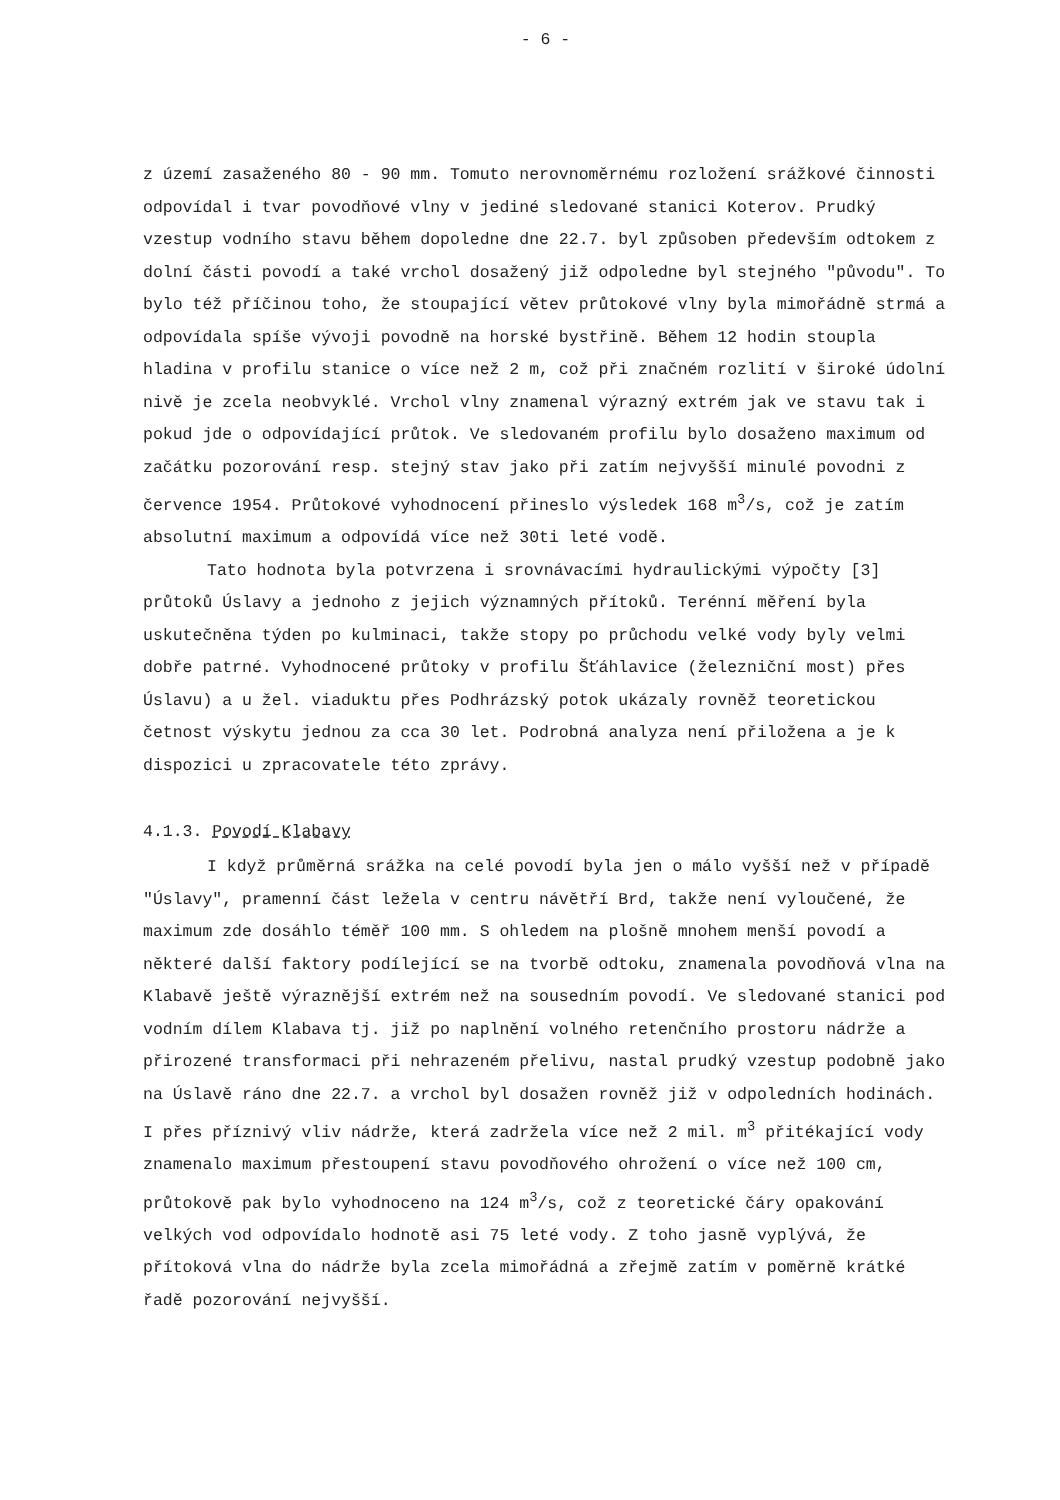- 6 -
z území zasaženého 80 - 90 mm. Tomuto nerovnoměrnému rozložení srážkové činnosti odpovídal i tvar povodňové vlny v jediné sledované stanici Koterov. Prudký vzestup vodního stavu během dopoledne dne 22.7. byl způsoben především odtokem z dolní části povodí a také vrchol dosažený již odpoledne byl stejného "původu". To bylo též příčinou toho, že stoupající větev průtokové vlny byla mimořádně strmá a odpovídala spíše vývoji povodně na horské bystřině. Během 12 hodin stoupla hladina v profilu stanice o více než 2 m, což při značném rozlití v široké údolní nivě je zcela neobvyklé. Vrchol vlny znamenal výrazný extrém jak ve stavu tak i pokud jde o odpovídající průtok. Ve sledovaném profilu bylo dosaženo maximum od začátku pozorování resp. stejný stav jako při zatím nejvyšší minulé povodni z července 1954. Průtokové vyhodnocení přineslo výsledek 168 m<sup>3</sup>/s, což je zatím absolutní maximum a odpovídá více než 30ti leté vodě.
Tato hodnota byla potvrzena i srovnávacími hydraulickými výpočty [3] průtoků Úslavy a jednoho z jejich významných přítoků. Terénní měření byla uskutečněna týden po kulminaci, takže stopy po průchodu velké vody byly velmi dobře patrné. Vyhodnocené průtoky v profilu Šťáhlavice (železniční most) přes Úslavu) a u žel. viaduktu přes Podhrázský potok ukázaly rovněž teoretickou četnost výskytu jednou za cca 30 let. Podrobná analyza není přiložena a je k dispozici u zpracovatele této zprávy.
4.1.3. Povodí Klabavy
I když průměrná srážka na celé povodí byla jen o málo vyšší než v případě "Úslavy", pramenní část ležela v centru návětří Brd, takže není vyloučené, že maximum zde dosáhlo téměř 100 mm. S ohledem na plošně mnohem menší povodí a některé další faktory podílející se na tvorbě odtoku, znamenala povodňová vlna na Klabavě ještě výraznější extrém než na sousedním povodí. Ve sledované stanici pod vodním dílem Klabava tj. již po naplnění volného retenčního prostoru nádrže a přirozené transformaci při nehrazeném přelivu, nastal prudký vzestup podobně jako na Úslavě ráno dne 22.7. a vrchol byl dosažen rovněž již v odpoledních hodinách. I přes příznivý vliv nádrže, která zadržela více než 2 mil. m<sup>3</sup> přitékající vody znamenalo maximum přestoupení stavu povodňového ohrožení o více než 100 cm, průtokově pak bylo vyhodnoceno na 124 m<sup>3</sup>/s, což z teoretické čáry opakování velkých vod odpovídalo hodnotě asi 75 leté vody. Z toho jasně vyplývá, že přítoková vlna do nádrže byla zcela mimořádná a zřejmě zatím v poměrně krátké řadě pozorování nejvyšší.